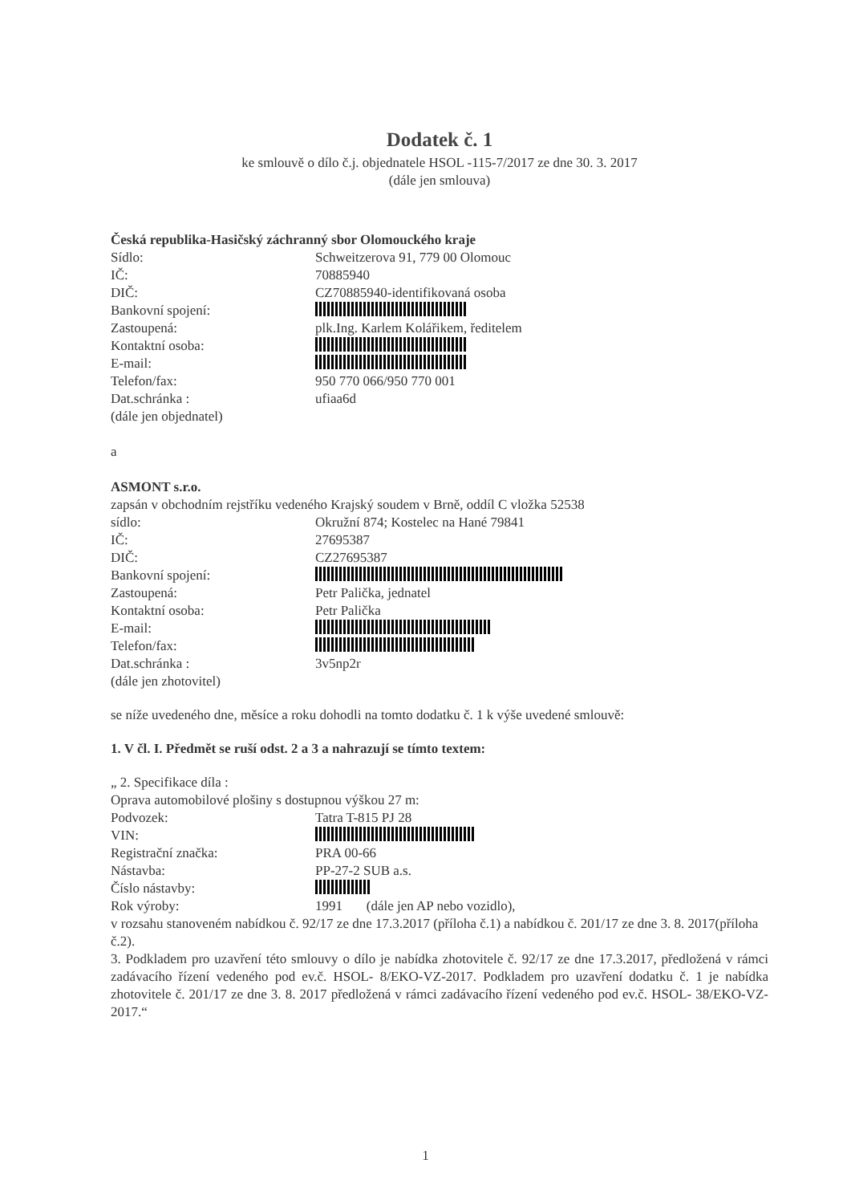Dodatek č. 1
ke smlouvě o dílo č.j. objednatele HSOL -115-7/2017 ze dne 30. 3. 2017
(dále jen smlouva)
Česká republika-Hasičský záchranný sbor Olomouckého kraje
Sídlo: Schweitzerova 91, 779 00 Olomouc
IČ: 70885940
DIČ: CZ70885940-identifikovaná osoba
Bankovní spojení:
Zastoupená: plk.Ing. Karlem Kolářikem, ředitelem
Kontaktní osoba:
E-mail:
Telefon/fax: 950 770 066/950 770 001
Dat.schránka : ufiaa6d
(dále jen objednatel)
a
ASMONT s.r.o.
zapsán v obchodním rejstříku vedeného Krajský soudem v Brně, oddíl C vložka 52538
sídlo: Okružní 874; Kostelec na Hané 79841
IČ: 27695387
DIČ: CZ27695387
Bankovní spojení:
Zastoupená: Petr Palička, jednatel
Kontaktní osoba: Petr Palička
E-mail:
Telefon/fax:
Dat.schránka : 3v5np2r
(dále jen zhotovitel)
se níže uvedeného dne, měsíce a roku dohodli na tomto dodatku č. 1 k výše uvedené smlouvě:
1. V čl. I. Předmět se ruší odst. 2 a 3 a nahrazují se tímto textem:
„ 2. Specifikace díla :
Oprava automobilové plošiny s dostupnou výškou 27 m:
Podvozek: Tatra T-815 PJ 28
VIN:
Registrační značka: PRA 00-66
Nástavba: PP-27-2 SUB a.s.
Číslo nástavby:
Rok výroby: 1991 (dále jen AP nebo vozidlo),
v rozsahu stanoveném nabídkou č. 92/17 ze dne 17.3.2017 (příloha č.1) a nabídkou č. 201/17 ze dne 3. 8. 2017(příloha č.2).
3. Podkladem pro uzavření této smlouvy o dílo je nabídka zhotovitele č. 92/17 ze dne 17.3.2017, předložená v rámci zadávacího řízení vedeného pod ev.č. HSOL- 8/EKO-VZ-2017. Podkladem pro uzavření dodatku č. 1 je nabídka zhotovitele č. 201/17 ze dne 3. 8. 2017 předložená v rámci zadávacího řízení vedeného pod ev.č. HSOL- 38/EKO-VZ-2017.“
1